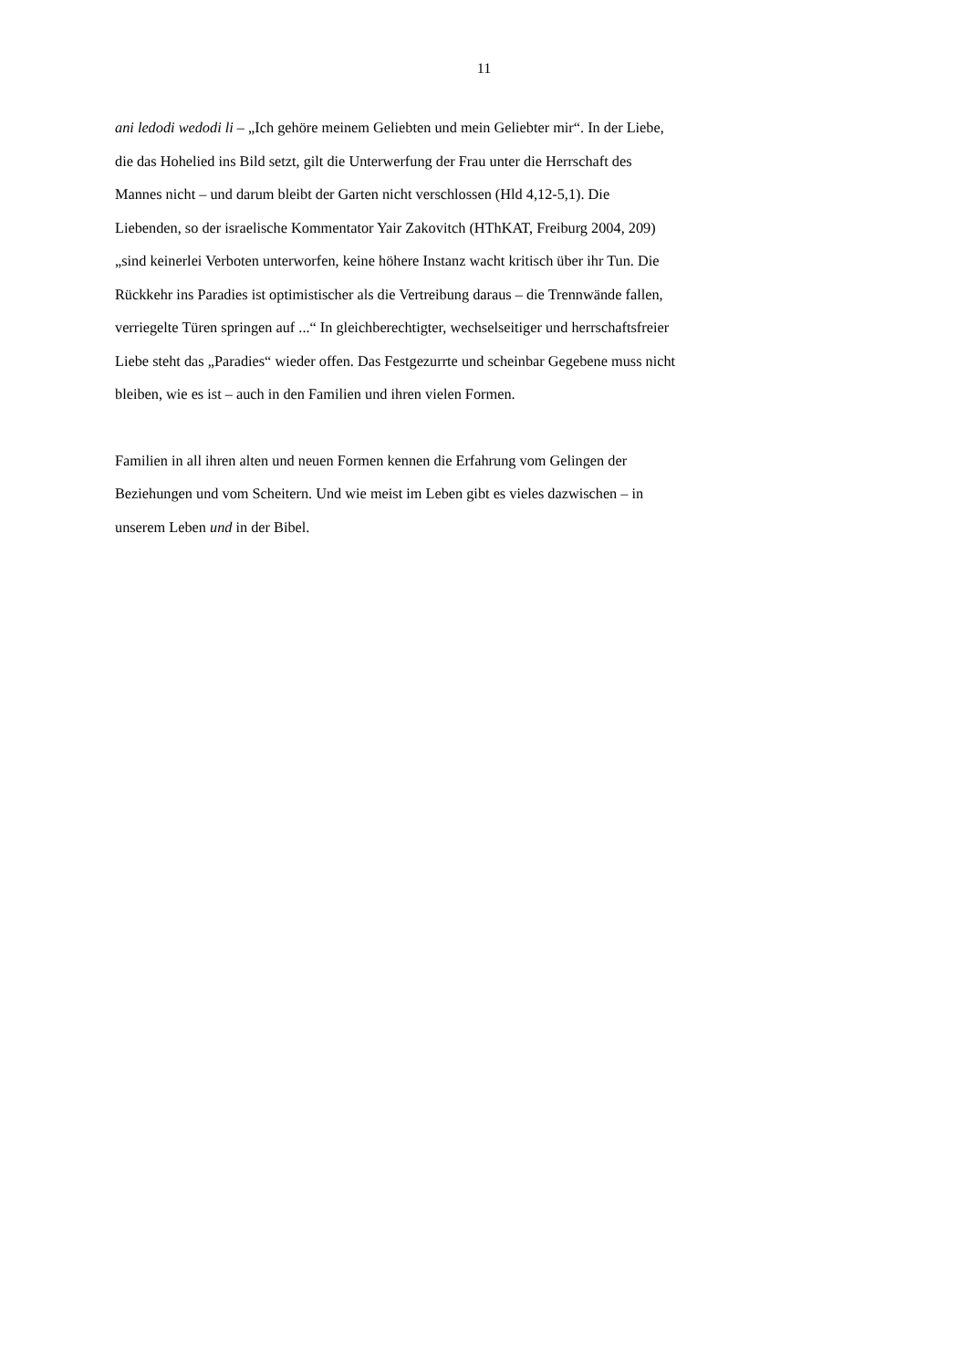11
ani ledodi wedodi li – „Ich gehöre meinem Geliebten und mein Geliebter mir“. In der Liebe,
die das Hohelied ins Bild setzt, gilt die Unterwerfung der Frau unter die Herrschaft des
Mannes nicht – und darum bleibt der Garten nicht verschlossen (Hld 4,12-5,1). Die
Liebenden, so der israelische Kommentator Yair Zakovitch (HThKAT, Freiburg 2004, 209)
„sind keinerlei Verboten unterworfen, keine höhere Instanz wacht kritisch über ihr Tun. Die
Rückkehr ins Paradies ist optimistischer als die Vertreibung daraus – die Trennwände fallen,
verriegelte Türen springen auf ...“ In gleichberechtigter, wechselseitiger und herrschaftsfreier
Liebe steht das „Paradies“ wieder offen. Das Festgezurrte und scheinbar Gegebene muss nicht
bleiben, wie es ist – auch in den Familien und ihren vielen Formen.
Familien in all ihren alten und neuen Formen kennen die Erfahrung vom Gelingen der
Beziehungen und vom Scheitern. Und wie meist im Leben gibt es vieles dazwischen – in
unserem Leben und in der Bibel.